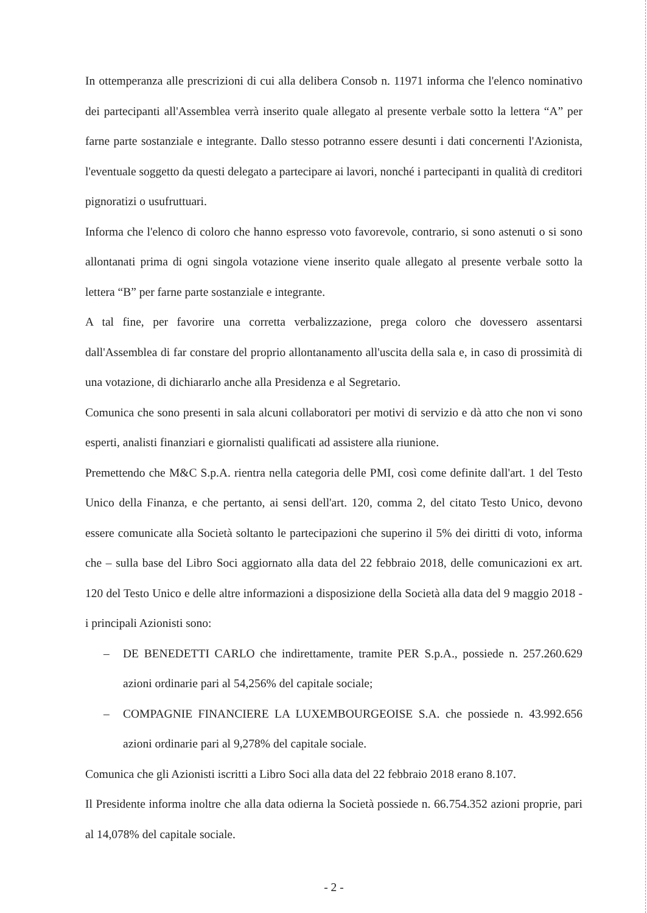In ottemperanza alle prescrizioni di cui alla delibera Consob n. 11971 informa che l'elenco nominativo dei partecipanti all'Assemblea verrà inserito quale allegato al presente verbale sotto la lettera “A” per farne parte sostanziale e integrante. Dallo stesso potranno essere desunti i dati concernenti l'Azionista, l'eventuale soggetto da questi delegato a partecipare ai lavori, nonché i partecipanti in qualità di creditori pignoratizi o usufruttuari.
Informa che l'elenco di coloro che hanno espresso voto favorevole, contrario, si sono astenuti o si sono allontanati prima di ogni singola votazione viene inserito quale allegato al presente verbale sotto la lettera “B” per farne parte sostanziale e integrante.
A tal fine, per favorire una corretta verbalizzazione, prega coloro che dovessero assentarsi dall'Assemblea di far constare del proprio allontanamento all'uscita della sala e, in caso di prossimità di una votazione, di dichiararlo anche alla Presidenza e al Segretario.
Comunica che sono presenti in sala alcuni collaboratori per motivi di servizio e dà atto che non vi sono esperti, analisti finanziari e giornalisti qualificati ad assistere alla riunione.
Premettendo che M&C S.p.A. rientra nella categoria delle PMI, così come definite dall'art. 1 del Testo Unico della Finanza, e che pertanto, ai sensi dell'art. 120, comma 2, del citato Testo Unico, devono essere comunicate alla Società soltanto le partecipazioni che superino il 5% dei diritti di voto, informa che – sulla base del Libro Soci aggiornato alla data del 22 febbraio 2018, delle comunicazioni ex art. 120 del Testo Unico e delle altre informazioni a disposizione della Società alla data del 9 maggio 2018 - i principali Azionisti sono:
– DE BENEDETTI CARLO che indirettamente, tramite PER S.p.A., possiede n. 257.260.629 azioni ordinarie pari al 54,256% del capitale sociale;
– COMPAGNIE FINANCIERE LA LUXEMBOURGEOISE S.A. che possiede n. 43.992.656 azioni ordinarie pari al 9,278% del capitale sociale.
Comunica che gli Azionisti iscritti a Libro Soci alla data del 22 febbraio 2018 erano 8.107.
Il Presidente informa inoltre che alla data odierna la Società possiede n. 66.754.352 azioni proprie, pari al 14,078% del capitale sociale.
- 2 -